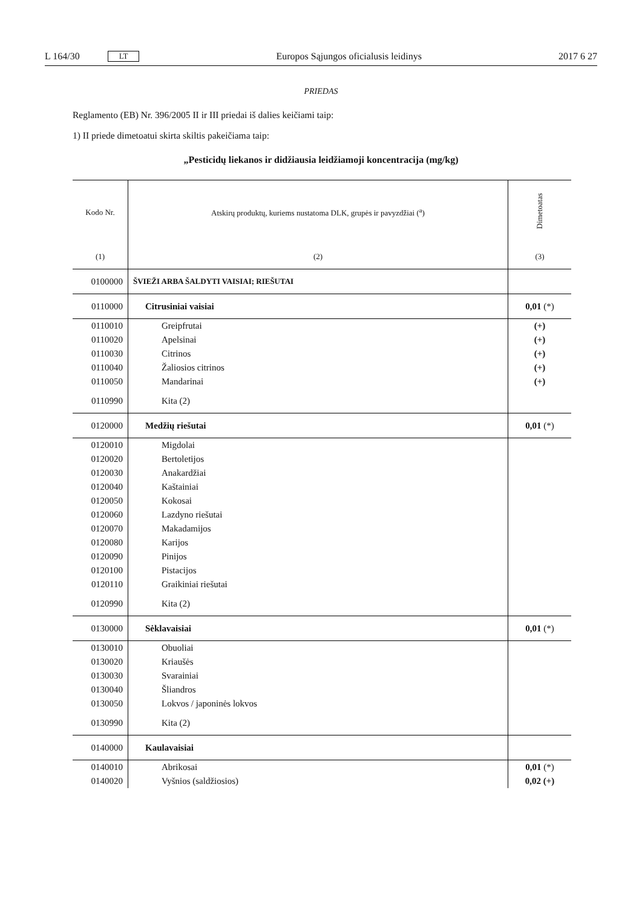L 164/30 LT Europos Sąjungos oficialusis leidinys 2017 6 27
PRIEDAS
Reglamento (EB) Nr. 396/2005 II ir III priedai iš dalies keičiami taip:
1) II priede dimetoatui skirta skiltis pakeičiama taip:
„Pesticidų liekanos ir didžiausia leidžiamoji koncentracija (mg/kg)
| Kodo Nr. | Atskirų produktų, kuriems nustatoma DLK, grupės ir pavyzdžiai (<sup>a</sup>) | Dimetoatas |
| --- | --- | --- |
| (1) | (2) | (3) |
| 0100000 | ŠVIEŽI ARBA ŠALDYTI VAISIAI; RIEŠUTAI | |
| 0110000 | Citrusiniai vaisiai | 0,01 (*) |
| 0110010 | Greipfrutai | (+) |
| 0110020 | Apelsinai | (+) |
| 0110030 | Citrinos | (+) |
| 0110040 | Žaliosios citrinos | (+) |
| 0110050 | Mandarinai | (+) |
| 0110990 | Kita (2) | |
| 0120000 | Medžių riešutai | 0,01 (*) |
| 0120010 | Migdolai | |
| 0120020 | Bertoletijos | |
| 0120030 | Anakardžiai | |
| 0120040 | Kaštainiai | |
| 0120050 | Kokosai | |
| 0120060 | Lazdyno riešutai | |
| 0120070 | Makadamijos | |
| 0120080 | Karijos | |
| 0120090 | Pinijos | |
| 0120100 | Pistacijos | |
| 0120110 | Graikiniai riešutai | |
| 0120990 | Kita (2) | |
| 0130000 | Sėklavaisiai | 0,01 (*) |
| 0130010 | Obuoliai | |
| 0130020 | Kriaušės | |
| 0130030 | Svarainiai | |
| 0130040 | Šliandros | |
| 0130050 | Lokvos / japoninės lokvos | |
| 0130990 | Kita (2) | |
| 0140000 | Kaulavaisiai | |
| 0140010 | Abrikosai | 0,01 (*) |
| 0140020 | Vyšnios (saldžiosios) | 0,02 (+) |